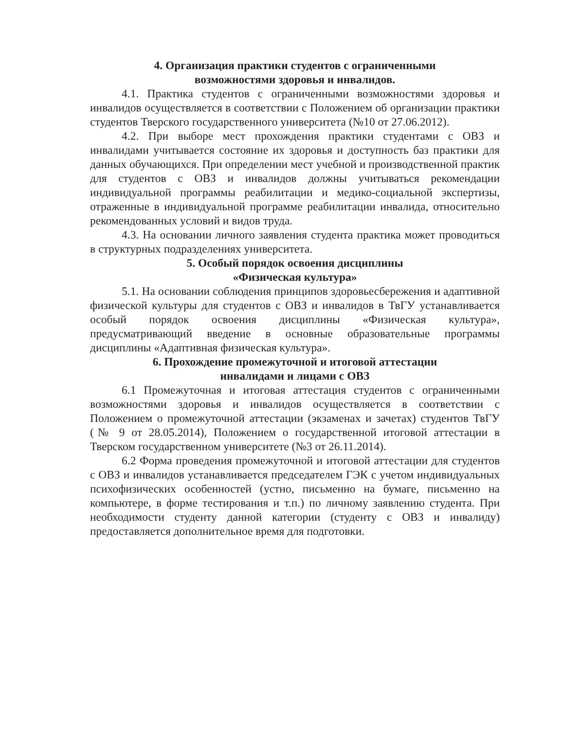4. Организация практики студентов с ограниченными
возможностями здоровья и инвалидов.
4.1. Практика студентов с ограниченными возможностями здоровья и инвалидов осуществляется в соответствии с Положением об организации практики студентов Тверского государственного университета (№10 от 27.06.2012).
4.2. При выборе мест прохождения практики студентами с ОВЗ и инвалидами учитывается состояние их здоровья и доступность баз практики для данных обучающихся. При определении мест учебной и производственной практик для студентов с ОВЗ и инвалидов должны учитываться рекомендации индивидуальной программы реабилитации и медико-социальной экспертизы, отраженные в индивидуальной программе реабилитации инвалида, относительно рекомендованных условий и видов труда.
4.3. На основании личного заявления студента практика может проводиться в структурных подразделениях университета.
5. Особый порядок освоения дисциплины
«Физическая культура»
5.1. На основании соблюдения принципов здоровьесбережения и адаптивной физической культуры для студентов с ОВЗ и инвалидов в ТвГУ устанавливается особый порядок освоения дисциплины «Физическая культура», предусматривающий введение в основные образовательные программы дисциплины «Адаптивная физическая культура».
6. Прохождение промежуточной и итоговой аттестации
инвалидами и лицами с ОВЗ
6.1 Промежуточная и итоговая аттестация студентов с ограниченными возможностями здоровья и инвалидов осуществляется в соответствии с Положением о промежуточной аттестации (экзаменах и зачетах) студентов ТвГУ (№ 9 от 28.05.2014), Положением о государственной итоговой аттестации в Тверском государственном университете (№3 от 26.11.2014).
6.2 Форма проведения промежуточной и итоговой аттестации для студентов с ОВЗ и инвалидов устанавливается председателем ГЭК с учетом индивидуальных психофизических особенностей (устно, письменно на бумаге, письменно на компьютере, в форме тестирования и т.п.) по личному заявлению студента. При необходимости студенту данной категории (студенту с ОВЗ и инвалиду) предоставляется дополнительное время для подготовки.